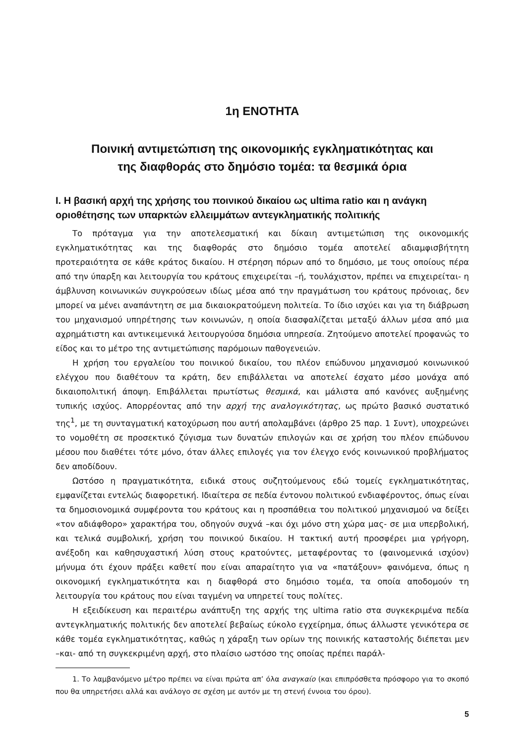1η ΕΝΟΤΗΤΑ
Ποινική αντιμετώπιση της οικονομικής εγκληματικότητας και
της διαφθοράς στο δημόσιο τομέα: τα θεσμικά όρια
Ι. Η βασική αρχή της χρήσης του ποινικού δικαίου ως ultima ratio και η ανάγκη οριοθέτησης των υπαρκτών ελλειμμάτων αντεγκληματικής πολιτικής
Το πρόταγμα για την αποτελεσματική και δίκαιη αντιμετώπιση της οικονομικής εγκληματικότητας και της διαφθοράς στο δημόσιο τομέα αποτελεί αδιαμφισβήτητη προτεραιότητα σε κάθε κράτος δικαίου. Η στέρηση πόρων από το δημόσιο, με τους οποίους πέρα από την ύπαρξη και λειτουργία του κράτους επιχειρείται –ή, τουλάχιστον, πρέπει να επιχειρείται- η άμβλυνση κοινωνικών συγκρούσεων ιδίως μέσα από την πραγμάτωση του κράτους πρόνοιας, δεν μπορεί να μένει αναπάντητη σε μια δικαιοκρατούμενη πολιτεία. Το ίδιο ισχύει και για τη διάβρωση του μηχανισμού υπηρέτησης των κοινωνών, η οποία διασφαλίζεται μεταξύ άλλων μέσα από μια αχρημάτιστη και αντικειμενικά λειτουργούσα δημόσια υπηρεσία. Ζητούμενο αποτελεί προφανώς το είδος και το μέτρο της αντιμετώπισης παρόμοιων παθογενειών.
Η χρήση του εργαλείου του ποινικού δικαίου, του πλέον επώδυνου μηχανισμού κοινωνικού ελέγχου που διαθέτουν τα κράτη, δεν επιβάλλεται να αποτελεί έσχατο μέσο μονάχα από δικαιοπολιτική άποψη. Επιβάλλεται πρωτίστως θεσμικά, και μάλιστα από κανόνες αυξημένης τυπικής ισχύος. Απορρέοντας από την αρχή της αναλογικότητας, ως πρώτο βασικό συστατικό της<sup>1</sup>, με τη συνταγματική κατοχύρωση που αυτή απολαμβάνει (άρθρο 25 παρ. 1 Συντ), υποχρεώνει το νομοθέτη σε προσεκτικό ζύγισμα των δυνατών επιλογών και σε χρήση του πλέον επώδυνου μέσου που διαθέτει τότε μόνο, όταν άλλες επιλογές για τον έλεγχο ενός κοινωνικού προβλήματος δεν αποδίδουν.
Ωστόσο η πραγματικότητα, ειδικά στους συζητούμενους εδώ τομείς εγκληματικότητας, εμφανίζεται εντελώς διαφορετική. Ιδιαίτερα σε πεδία έντονου πολιτικού ενδιαφέροντος, όπως είναι τα δημοσιονομικά συμφέροντα του κράτους και η προσπάθεια του πολιτικού μηχανισμού να δείξει «τον αδιάφθορο» χαρακτήρα του, οδηγούν συχνά –και όχι μόνο στη χώρα μας- σε μια υπερβολική, και τελικά συμβολική, χρήση του ποινικού δικαίου. Η τακτική αυτή προσφέρει μια γρήγορη, ανέξοδη και καθησυχαστική λύση στους κρατούντες, μεταφέροντας το (φαινομενικά ισχύον) μήνυμα ότι έχουν πράξει καθετί που είναι απαραίτητο για να «πατάξουν» φαινόμενα, όπως η οικονομική εγκληματικότητα και η διαφθορά στο δημόσιο τομέα, τα οποία αποδομούν τη λειτουργία του κράτους που είναι ταγμένη να υπηρετεί τους πολίτες.
Η εξειδίκευση και περαιτέρω ανάπτυξη της αρχής της ultima ratio στα συγκεκριμένα πεδία αντεγκληματικής πολιτικής δεν αποτελεί βεβαίως εύκολο εγχείρημα, όπως άλλωστε γενικότερα σε κάθε τομέα εγκληματικότητας, καθώς η χάραξη των ορίων της ποινικής καταστολής διέπεται μεν –και- από τη συγκεκριμένη αρχή, στο πλαίσιο ωστόσο της οποίας πρέπει παράλ-
1. Το λαμβανόμενο μέτρο πρέπει να είναι πρώτα απ’ όλα αναγκαίο (και επιπρόσθετα πρόσφορο για το σκοπό που θα υπηρετήσει αλλά και ανάλογο σε σχέση με αυτόν με τη στενή έννοια του όρου).
5